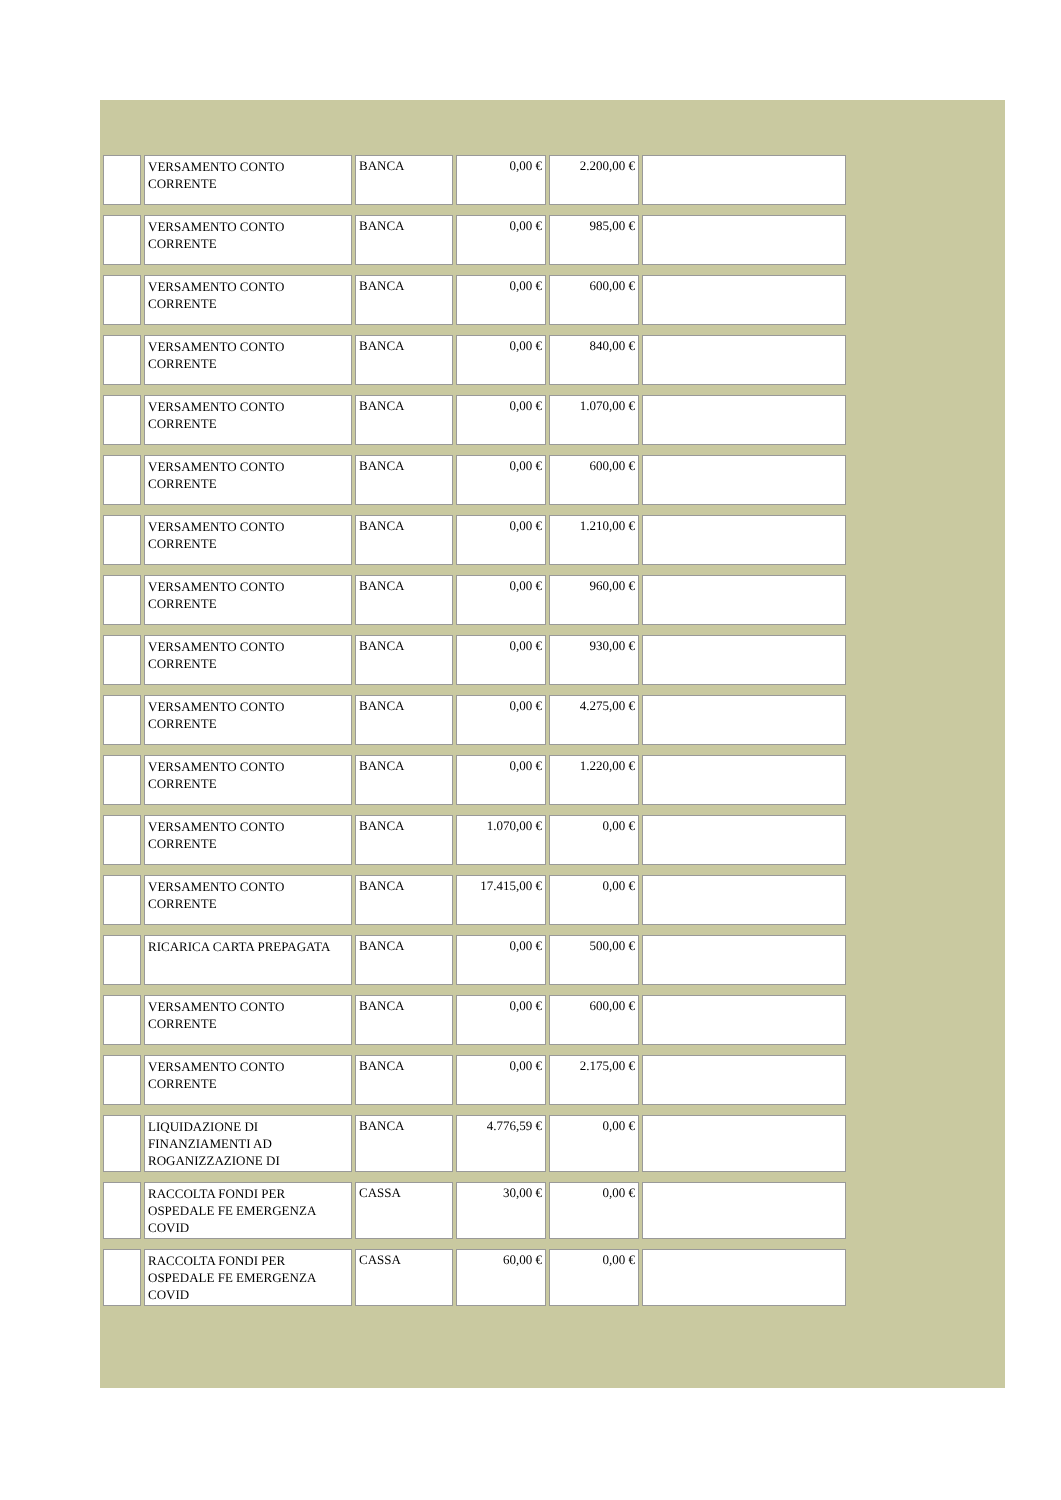| | VERSAMENTO CONTO CORRENTE | BANCA | 0,00 € | 2.200,00 € | |
| | VERSAMENTO CONTO CORRENTE | BANCA | 0,00 € | 985,00 € | |
| | VERSAMENTO CONTO CORRENTE | BANCA | 0,00 € | 600,00 € | |
| | VERSAMENTO CONTO CORRENTE | BANCA | 0,00 € | 840,00 € | |
| | VERSAMENTO CONTO CORRENTE | BANCA | 0,00 € | 1.070,00 € | |
| | VERSAMENTO CONTO CORRENTE | BANCA | 0,00 € | 600,00 € | |
| | VERSAMENTO CONTO CORRENTE | BANCA | 0,00 € | 1.210,00 € | |
| | VERSAMENTO CONTO CORRENTE | BANCA | 0,00 € | 960,00 € | |
| | VERSAMENTO CONTO CORRENTE | BANCA | 0,00 € | 930,00 € | |
| | VERSAMENTO CONTO CORRENTE | BANCA | 0,00 € | 4.275,00 € | |
| | VERSAMENTO CONTO CORRENTE | BANCA | 0,00 € | 1.220,00 € | |
| | VERSAMENTO CONTO CORRENTE | BANCA | 1.070,00 € | 0,00 € | |
| | VERSAMENTO CONTO CORRENTE | BANCA | 17.415,00 € | 0,00 € | |
| | RICARICA CARTA PREPAGATA | BANCA | 0,00 € | 500,00 € | |
| | VERSAMENTO CONTO CORRENTE | BANCA | 0,00 € | 600,00 € | |
| | VERSAMENTO CONTO CORRENTE | BANCA | 0,00 € | 2.175,00 € | |
| | LIQUIDAZIONE DI FINANZIAMENTI AD ROGANIZZAZIONE DI | BANCA | 4.776,59 € | 0,00 € | |
| | RACCOLTA FONDI PER OSPEDALE FE EMERGENZA COVID | CASSA | 30,00 € | 0,00 € | |
| | RACCOLTA FONDI PER OSPEDALE FE EMERGENZA COVID | CASSA | 60,00 € | 0,00 € | |